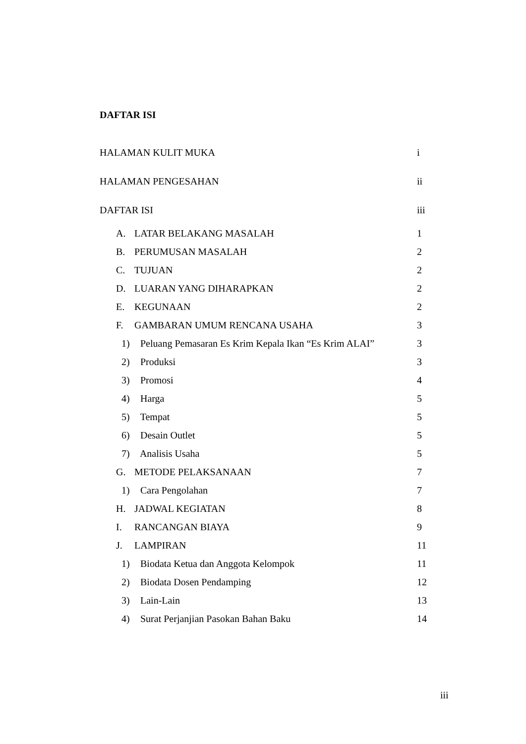DAFTAR ISI
HALAMAN KULIT MUKA i
HALAMAN PENGESAHAN ii
DAFTAR ISI iii
A. LATAR BELAKANG MASALAH 1
B. PERUMUSAN MASALAH 2
C. TUJUAN 2
D. LUARAN YANG DIHARAPKAN 2
E. KEGUNAAN 2
F. GAMBARAN UMUM RENCANA USAHA 3
1) Peluang Pemasaran Es Krim Kepala Ikan “Es Krim ALAI” 3
2) Produksi 3
3) Promosi 4
4) Harga 5
5) Tempat 5
6) Desain Outlet 5
7) Analisis Usaha 5
G. METODE PELAKSANAAN 7
1) Cara Pengolahan 7
H. JADWAL KEGIATAN 8
I. RANCANGAN BIAYA 9
J. LAMPIRAN 11
1) Biodata Ketua dan Anggota Kelompok 11
2) Biodata Dosen Pendamping 12
3) Lain-Lain 13
4) Surat Perjanjian Pasokan Bahan Baku 14
iii